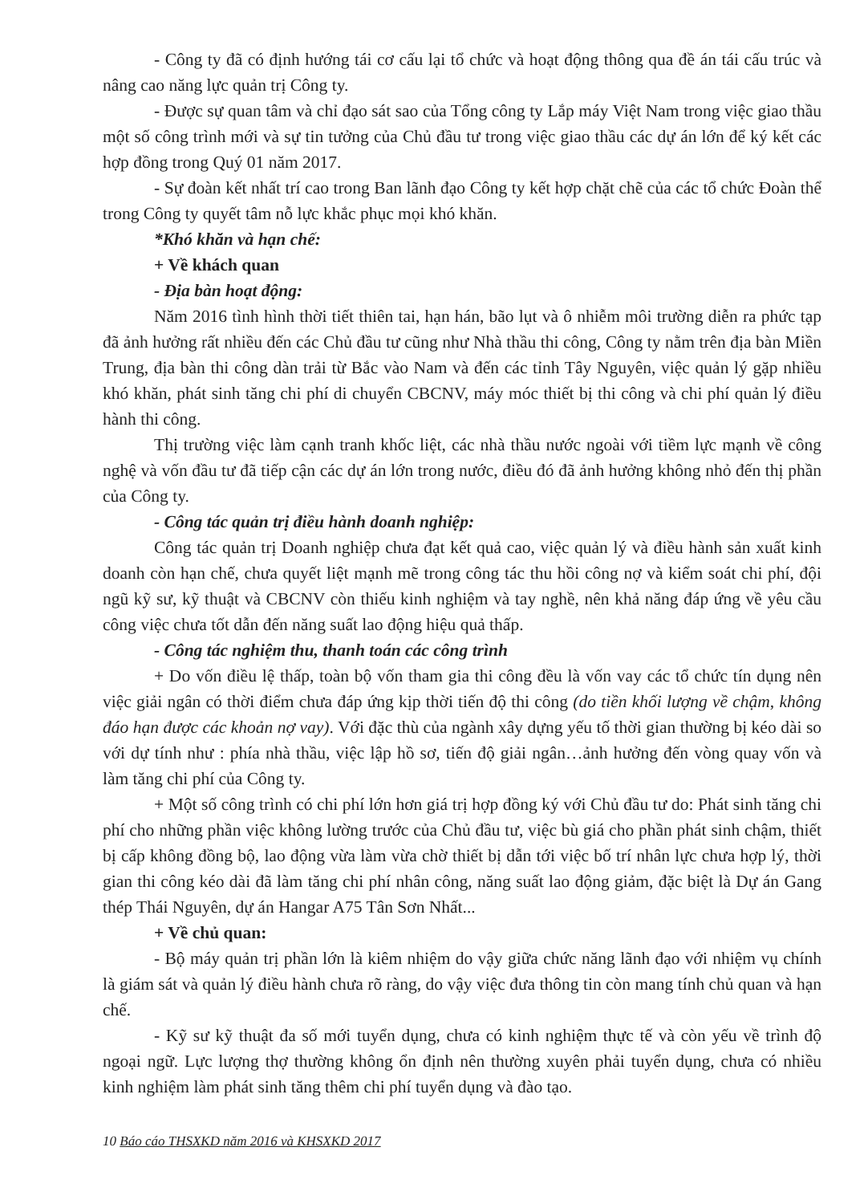- Công ty đã có định hướng tái cơ cấu lại tổ chức và hoạt động thông qua đề án tái cấu trúc và nâng cao năng lực quản trị Công ty.
- Được sự quan tâm và chỉ đạo sát sao của Tổng công ty Lắp máy Việt Nam trong việc giao thầu một số công trình mới và sự tin tưởng của Chủ đầu tư trong việc giao thầu các dự án lớn để ký kết các hợp đồng trong Quý 01 năm 2017.
- Sự đoàn kết nhất trí cao trong Ban lãnh đạo Công ty kết hợp chặt chẽ của các tổ chức Đoàn thể trong Công ty quyết tâm nỗ lực khắc phục mọi khó khăn.
*Khó khăn và hạn chế:
+ Về khách quan
- Địa bàn hoạt động:
Năm 2016 tình hình thời tiết thiên tai, hạn hán, bão lụt và ô nhiễm môi trường diễn ra phức tạp đã ảnh hưởng rất nhiều đến các Chủ đầu tư cũng như Nhà thầu thi công, Công ty nằm trên địa bàn Miền Trung, địa bàn thi công dàn trải từ Bắc vào Nam và đến các tỉnh Tây Nguyên, việc quản lý gặp nhiều khó khăn, phát sinh tăng chi phí di chuyển CBCNV, máy móc thiết bị thi công và chi phí quản lý điều hành thi công.
Thị trường việc làm cạnh tranh khốc liệt, các nhà thầu nước ngoài với tiềm lực mạnh về công nghệ và vốn đầu tư đã tiếp cận các dự án lớn trong nước, điều đó đã ảnh hưởng không nhỏ đến thị phần của Công ty.
- Công tác quản trị điều hành doanh nghiệp:
Công tác quản trị Doanh nghiệp chưa đạt kết quả cao, việc quản lý và điều hành sản xuất kinh doanh còn hạn chế, chưa quyết liệt mạnh mẽ trong công tác thu hồi công nợ và kiểm soát chi phí, đội ngũ kỹ sư, kỹ thuật và CBCNV còn thiếu kinh nghiệm và tay nghề, nên khả năng đáp ứng về yêu cầu công việc chưa tốt dẫn đến năng suất lao động hiệu quả thấp.
- Công tác nghiệm thu, thanh toán các công trình
+ Do vốn điều lệ thấp, toàn bộ vốn tham gia thi công đều là vốn vay các tổ chức tín dụng nên việc giải ngân có thời điểm chưa đáp ứng kịp thời tiến độ thi công (do tiền khối lượng về chậm, không đáo hạn được các khoản nợ vay). Với đặc thù của ngành xây dựng yếu tố thời gian thường bị kéo dài so với dự tính như : phía nhà thầu, việc lập hồ sơ, tiến độ giải ngân…ảnh hưởng đến vòng quay vốn và làm tăng chi phí của Công ty.
+ Một số công trình có chi phí lớn hơn giá trị hợp đồng ký với Chủ đầu tư do: Phát sinh tăng chi phí cho những phần việc không lường trước của Chủ đầu tư, việc bù giá cho phần phát sinh chậm, thiết bị cấp không đồng bộ, lao động vừa làm vừa chờ thiết bị dẫn tới việc bố trí nhân lực chưa hợp lý, thời gian thi công kéo dài đã làm tăng chi phí nhân công, năng suất lao động giảm, đặc biệt là Dự án Gang thép Thái Nguyên, dự án Hangar A75 Tân Sơn Nhất...
+ Về chủ quan:
- Bộ máy quản trị phần lớn là kiêm nhiệm do vậy giữa chức năng lãnh đạo với nhiệm vụ chính là giám sát và quản lý điều hành chưa rõ ràng, do vậy việc đưa thông tin còn mang tính chủ quan và hạn chế.
- Kỹ sư kỹ thuật đa số mới tuyển dụng, chưa có kinh nghiệm thực tế và còn yếu về trình độ ngoại ngữ. Lực lượng thợ thường không ổn định nên thường xuyên phải tuyển dụng, chưa có nhiều kinh nghiệm làm phát sinh tăng thêm chi phí tuyển dụng và đào tạo.
10 Báo cáo THSXKD năm 2016 và KHSXKD 2017